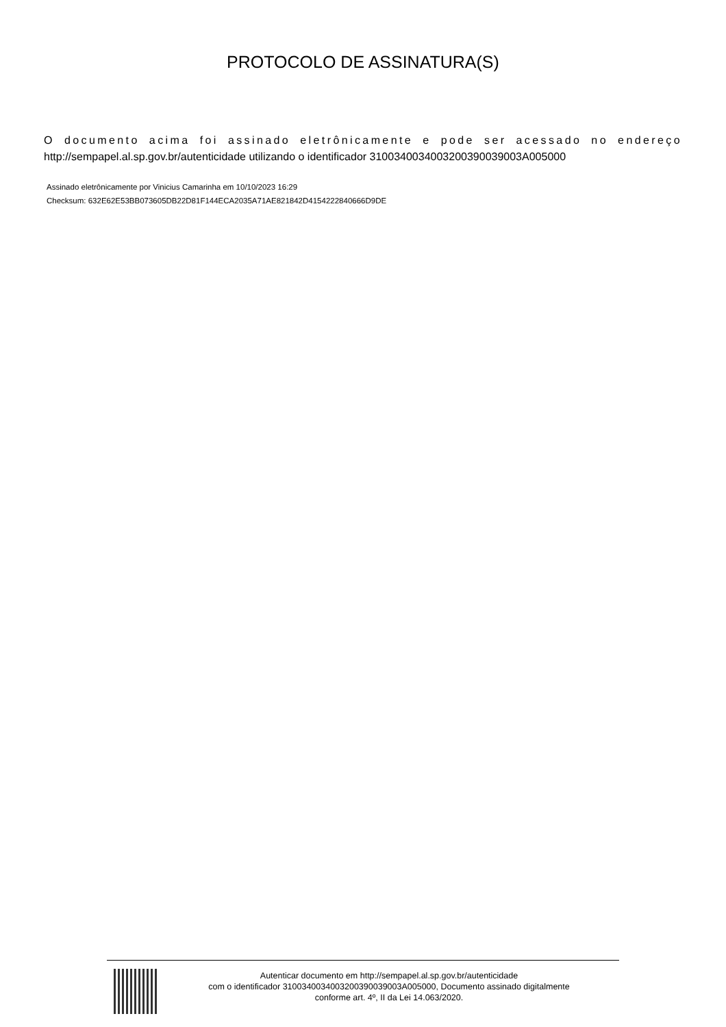PROTOCOLO DE ASSINATURA(S)
O documento acima foi assinado eletrônicamente e pode ser acessado no endereço http://sempapel.al.sp.gov.br/autenticidade utilizando o identificador 310034003400320039003900​3A005000
Assinado eletrônicamente por Vinicius Camarinha em 10/10/2023 16:29
Checksum: 632E62E53BB073605DB22D81F144ECA2035A71AE821842D4154222840666D9DE
Autenticar documento em http://sempapel.al.sp.gov.br/autenticidade
com o identificador 3100340034003200390039003A005000, Documento assinado digitalmente
conforme art. 4º, II da Lei 14.063/2020.